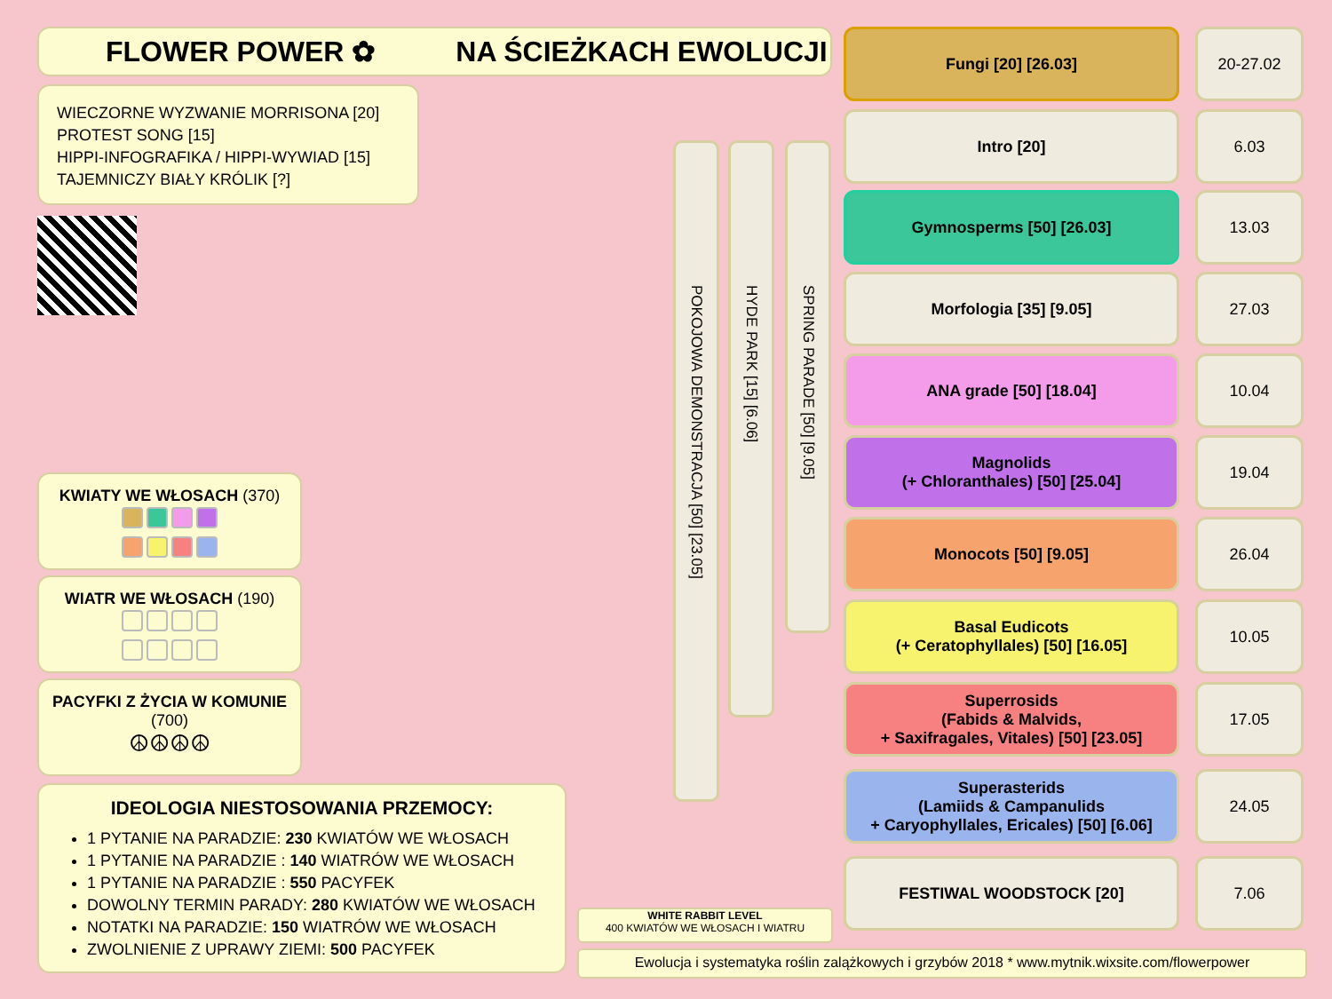FLOWER POWER ✿ NA ŚCIEŻKACH EWOLUCJI
WIECZORNE WYZWANIE MORRISONA [20]
PROTEST SONG [15]
HIPPI-INFOGRAFIKA / HIPPI-WYWIAD [15]
TAJEMNICZY BIAŁY KRÓLIK [?]
KWIATY WE WŁOSACH (370)
WIATR WE WŁOSACH (190)
PACYFKI Z ŻYCIA W KOMUNIE
(700)
☮☮☮☮
IDEOLOGIA NIESTOSOWANIA PRZEMOCY:
1 PYTANIE NA PARADZIE: 230 KWIATÓW WE WŁOSACH
1 PYTANIE NA PARADZIE : 140 WIATRÓW WE WŁOSACH
1 PYTANIE NA PARADZIE : 550 PACYFEK
DOWOLNY TERMIN PARADY: 280 KWIATÓW WE WŁOSACH
NOTATKI NA PARADZIE: 150 WIATRÓW WE WŁOSACH
ZWOLNIENIE Z UPRAWY ZIEMI: 500 PACYFEK
POKOJOWA DEMONSTRACJA [50] [23.05]
HYDE PARK [15] [6.06]
SPRING PARADE [50] [9.05]
Fungi [20] [26.03] 20-27.02
Intro [20] 6.03
Gymnosperms [50] [26.03] 13.03
Morfologia [35] [9.05] 27.03
ANA grade [50] [18.04] 10.04
Magnolids
(+ Chloranthales) [50] [25.04]
19.04
Monocots [50] [9.05] 26.04
Basal Eudicots
(+ Ceratophyllales) [50] [16.05]
10.05
Superrosids
(Fabids & Malvids,
+ Saxifragales, Vitales) [50] [23.05]
17.05
Superasterids
(Lamiids & Campanulids
+ Caryophyllales, Ericales) [50] [6.06]
24.05
FESTIWAL WOODSTOCK [20] 7.06
WHITE RABBIT LEVEL
400 KWIATÓW WE WŁOSACH I WIATRU
Ewolucja i systematyka roślin zalążkowych i grzybów 2018 * www.mytnik.wixsite.com/flowerpower